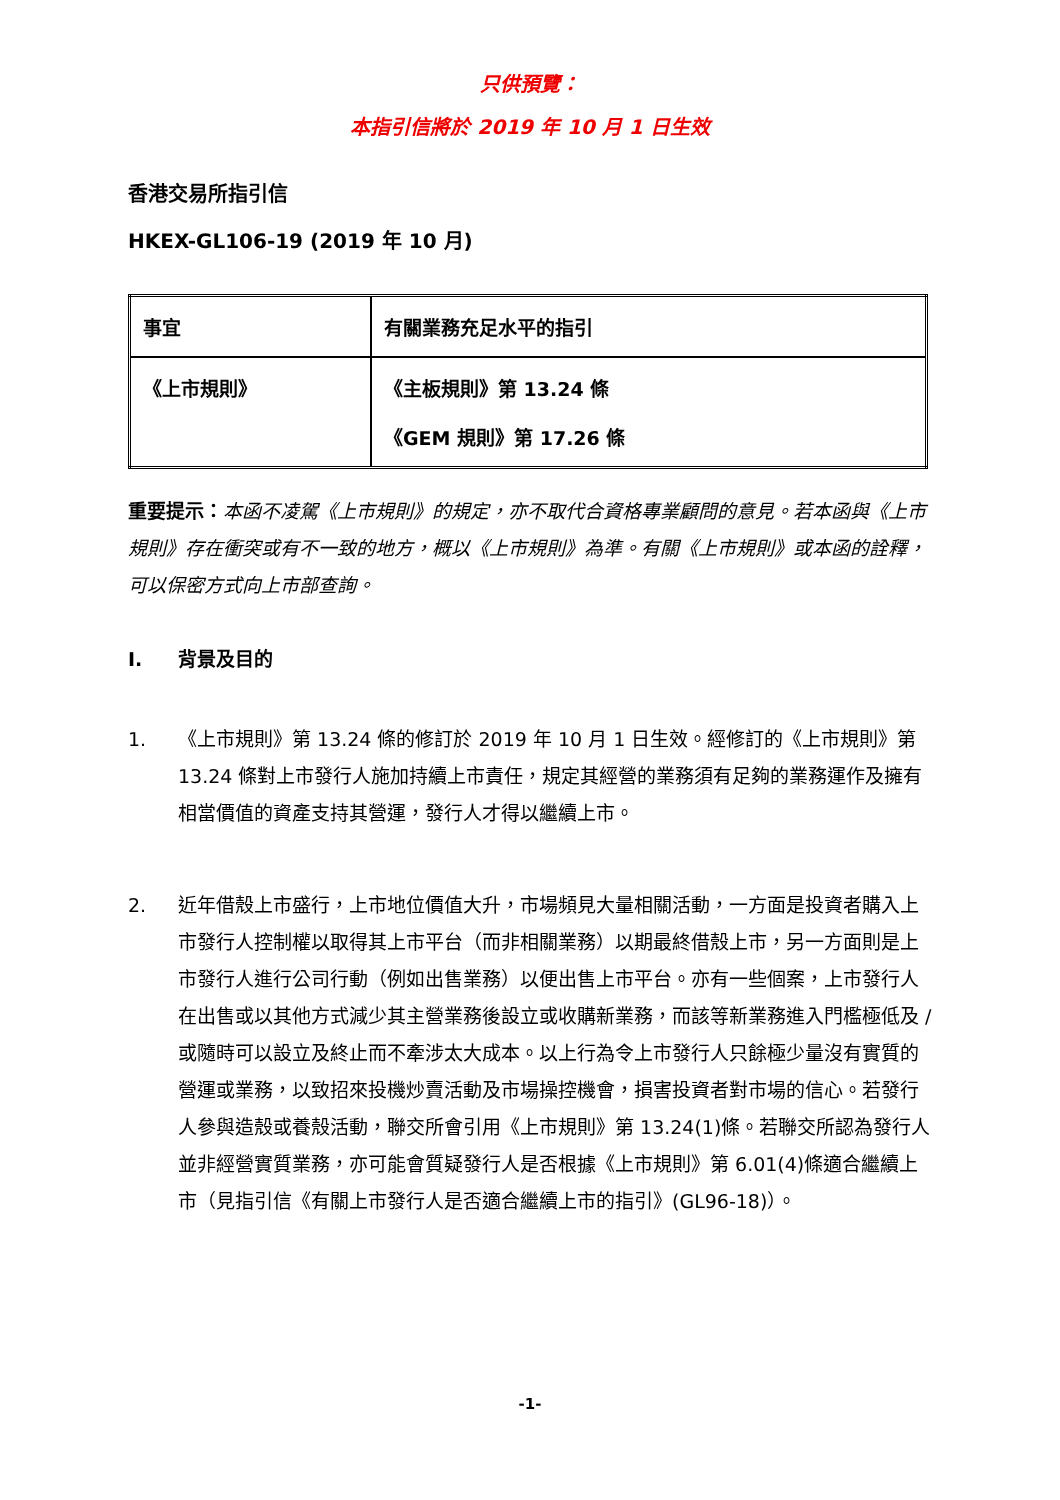只供預覽：
本指引信將於 2019 年 10 月 1 日生效
香港交易所指引信
HKEX-GL106-19 (2019 年 10 月)
| 事宜 | 有關業務充足水平的指引 |
| 《上市規則》 | 《主板規則》第 13.24 條 《GEM 規則》第 17.26 條 |
重要提示：本函不凌駕《上市規則》的規定，亦不取代合資格專業顧問的意見。若本函與《上市規則》存在衝突或有不一致的地方，概以《上市規則》為準。有關《上市規則》或本函的詮釋，可以保密方式向上市部查詢。
I. 背景及目的
1. 《上市規則》第 13.24 條的修訂於 2019 年 10 月 1 日生效。經修訂的《上市規則》第 13.24 條對上市發行人施加持續上市責任，規定其經營的業務須有足夠的業務運作及擁有相當價值的資產支持其營運，發行人才得以繼續上市。
2. 近年借殼上市盛行，上市地位價值大升，市場頻見大量相關活動，一方面是投資者購入上市發行人控制權以取得其上市平台（而非相關業務）以期最終借殼上市，另一方面則是上市發行人進行公司行動（例如出售業務）以便出售上市平台。亦有一些個案，上市發行人在出售或以其他方式減少其主營業務後設立或收購新業務，而該等新業務進入門檻極低及 / 或隨時可以設立及終止而不牽涉太大成本。以上行為令上市發行人只餘極少量沒有實質的營運或業務，以致招來投機炒賣活動及市場操控機會，損害投資者對市場的信心。若發行人參與造殼或養殼活動，聯交所會引用《上市規則》第 13.24(1)條。若聯交所認為發行人並非經營實質業務，亦可能會質疑發行人是否根據《上市規則》第 6.01(4)條適合繼續上市（見指引信《有關上市發行人是否適合繼續上市的指引》(GL96-18)）。
-1-